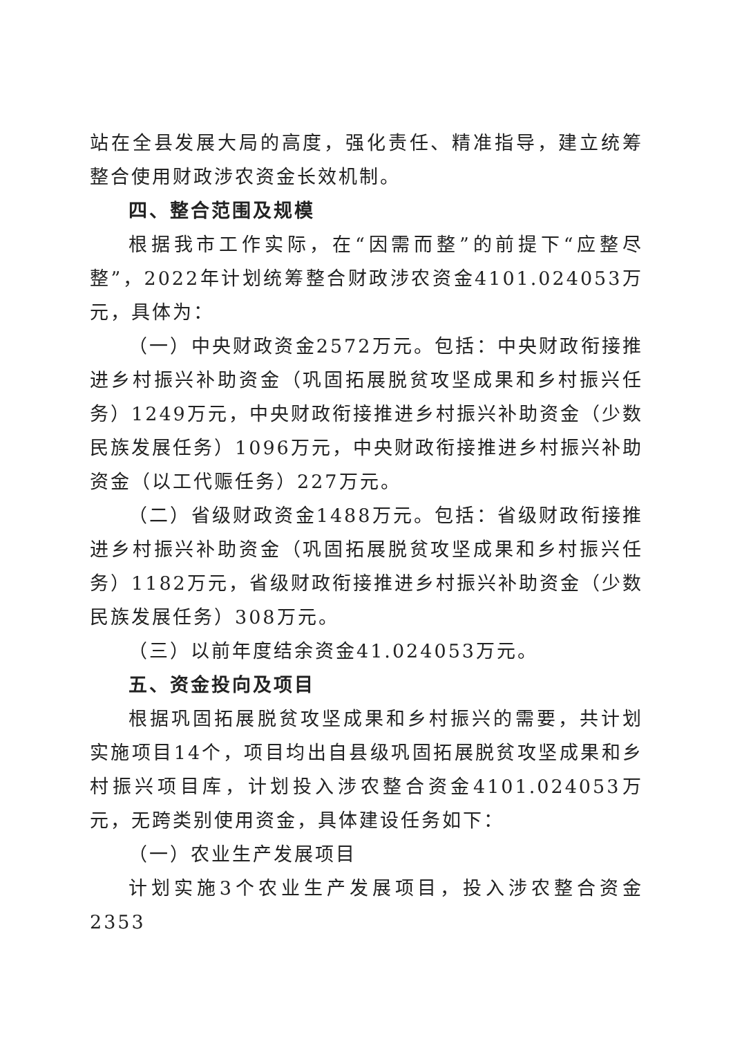站在全县发展大局的高度，强化责任、精准指导，建立统筹整合使用财政涉农资金长效机制。
四、整合范围及规模
根据我市工作实际，在“因需而整”的前提下“应整尽整”，2022年计划统筹整合财政涉农资金4101.024053万元，具体为：
（一）中央财政资金2572万元。包括：中央财政衔接推进乡村振兴补助资金（巩固拓展脱贫攻坚成果和乡村振兴任务）1249万元，中央财政衔接推进乡村振兴补助资金（少数民族发展任务）1096万元，中央财政衔接推进乡村振兴补助资金（以工代赈任务）227万元。
（二）省级财政资金1488万元。包括：省级财政衔接推进乡村振兴补助资金（巩固拓展脱贫攻坚成果和乡村振兴任务）1182万元，省级财政衔接推进乡村振兴补助资金（少数民族发展任务）308万元。
（三）以前年度结余资金41.024053万元。
五、资金投向及项目
根据巩固拓展脱贫攻坚成果和乡村振兴的需要，共计划实施项目14个，项目均出自县级巩固拓展脱贫攻坚成果和乡村振兴项目库，计划投入涉农整合资金4101.024053万元，无跨类别使用资金，具体建设任务如下：
（一）农业生产发展项目
计划实施3个农业生产发展项目，投入涉农整合资金2353